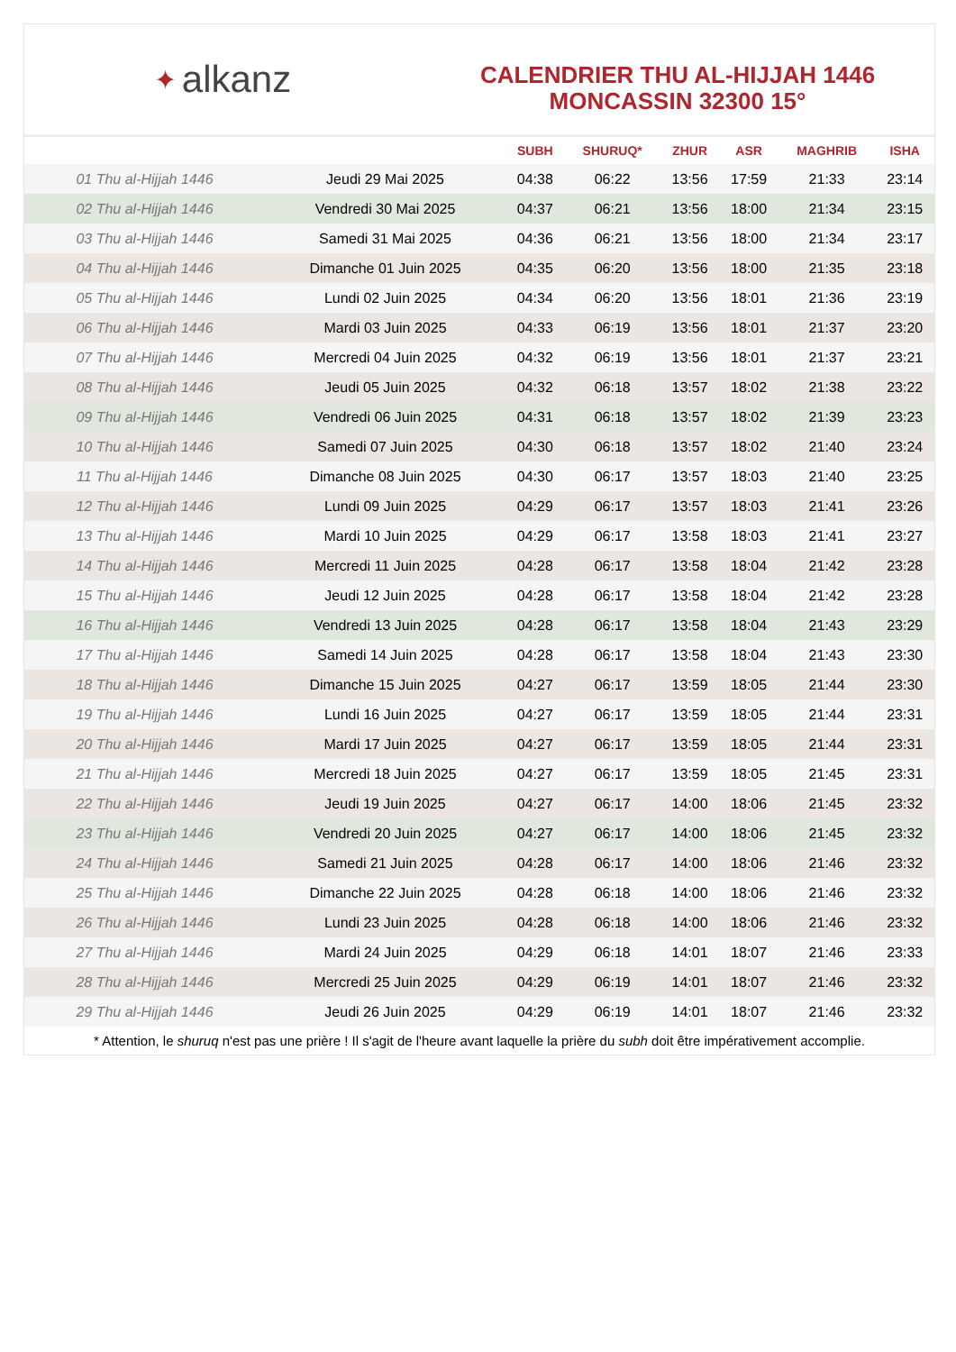✦ alkanz
CALENDRIER THU AL-HIJJAH 1446
MONCASSIN 32300 15°
| | | SUBH | SHURUQ* | ZHUR | ASR | MAGHRIB | ISHA |
| --- | --- | --- | --- | --- | --- | --- | --- |
| 01 Thu al-Hijjah 1446 | Jeudi 29 Mai 2025 | 04:38 | 06:22 | 13:56 | 17:59 | 21:33 | 23:14 |
| 02 Thu al-Hijjah 1446 | Vendredi 30 Mai 2025 | 04:37 | 06:21 | 13:56 | 18:00 | 21:34 | 23:15 |
| 03 Thu al-Hijjah 1446 | Samedi 31 Mai 2025 | 04:36 | 06:21 | 13:56 | 18:00 | 21:34 | 23:17 |
| 04 Thu al-Hijjah 1446 | Dimanche 01 Juin 2025 | 04:35 | 06:20 | 13:56 | 18:00 | 21:35 | 23:18 |
| 05 Thu al-Hijjah 1446 | Lundi 02 Juin 2025 | 04:34 | 06:20 | 13:56 | 18:01 | 21:36 | 23:19 |
| 06 Thu al-Hijjah 1446 | Mardi 03 Juin 2025 | 04:33 | 06:19 | 13:56 | 18:01 | 21:37 | 23:20 |
| 07 Thu al-Hijjah 1446 | Mercredi 04 Juin 2025 | 04:32 | 06:19 | 13:56 | 18:01 | 21:37 | 23:21 |
| 08 Thu al-Hijjah 1446 | Jeudi 05 Juin 2025 | 04:32 | 06:18 | 13:57 | 18:02 | 21:38 | 23:22 |
| 09 Thu al-Hijjah 1446 | Vendredi 06 Juin 2025 | 04:31 | 06:18 | 13:57 | 18:02 | 21:39 | 23:23 |
| 10 Thu al-Hijjah 1446 | Samedi 07 Juin 2025 | 04:30 | 06:18 | 13:57 | 18:02 | 21:40 | 23:24 |
| 11 Thu al-Hijjah 1446 | Dimanche 08 Juin 2025 | 04:30 | 06:17 | 13:57 | 18:03 | 21:40 | 23:25 |
| 12 Thu al-Hijjah 1446 | Lundi 09 Juin 2025 | 04:29 | 06:17 | 13:57 | 18:03 | 21:41 | 23:26 |
| 13 Thu al-Hijjah 1446 | Mardi 10 Juin 2025 | 04:29 | 06:17 | 13:58 | 18:03 | 21:41 | 23:27 |
| 14 Thu al-Hijjah 1446 | Mercredi 11 Juin 2025 | 04:28 | 06:17 | 13:58 | 18:04 | 21:42 | 23:28 |
| 15 Thu al-Hijjah 1446 | Jeudi 12 Juin 2025 | 04:28 | 06:17 | 13:58 | 18:04 | 21:42 | 23:28 |
| 16 Thu al-Hijjah 1446 | Vendredi 13 Juin 2025 | 04:28 | 06:17 | 13:58 | 18:04 | 21:43 | 23:29 |
| 17 Thu al-Hijjah 1446 | Samedi 14 Juin 2025 | 04:28 | 06:17 | 13:58 | 18:04 | 21:43 | 23:30 |
| 18 Thu al-Hijjah 1446 | Dimanche 15 Juin 2025 | 04:27 | 06:17 | 13:59 | 18:05 | 21:44 | 23:30 |
| 19 Thu al-Hijjah 1446 | Lundi 16 Juin 2025 | 04:27 | 06:17 | 13:59 | 18:05 | 21:44 | 23:31 |
| 20 Thu al-Hijjah 1446 | Mardi 17 Juin 2025 | 04:27 | 06:17 | 13:59 | 18:05 | 21:44 | 23:31 |
| 21 Thu al-Hijjah 1446 | Mercredi 18 Juin 2025 | 04:27 | 06:17 | 13:59 | 18:05 | 21:45 | 23:31 |
| 22 Thu al-Hijjah 1446 | Jeudi 19 Juin 2025 | 04:27 | 06:17 | 14:00 | 18:06 | 21:45 | 23:32 |
| 23 Thu al-Hijjah 1446 | Vendredi 20 Juin 2025 | 04:27 | 06:17 | 14:00 | 18:06 | 21:45 | 23:32 |
| 24 Thu al-Hijjah 1446 | Samedi 21 Juin 2025 | 04:28 | 06:17 | 14:00 | 18:06 | 21:46 | 23:32 |
| 25 Thu al-Hijjah 1446 | Dimanche 22 Juin 2025 | 04:28 | 06:18 | 14:00 | 18:06 | 21:46 | 23:32 |
| 26 Thu al-Hijjah 1446 | Lundi 23 Juin 2025 | 04:28 | 06:18 | 14:00 | 18:06 | 21:46 | 23:32 |
| 27 Thu al-Hijjah 1446 | Mardi 24 Juin 2025 | 04:29 | 06:18 | 14:01 | 18:07 | 21:46 | 23:33 |
| 28 Thu al-Hijjah 1446 | Mercredi 25 Juin 2025 | 04:29 | 06:19 | 14:01 | 18:07 | 21:46 | 23:32 |
| 29 Thu al-Hijjah 1446 | Jeudi 26 Juin 2025 | 04:29 | 06:19 | 14:01 | 18:07 | 21:46 | 23:32 |
* Attention, le shuruq n'est pas une prière ! Il s'agit de l'heure avant laquelle la prière du subh doit être impérativement accomplie.